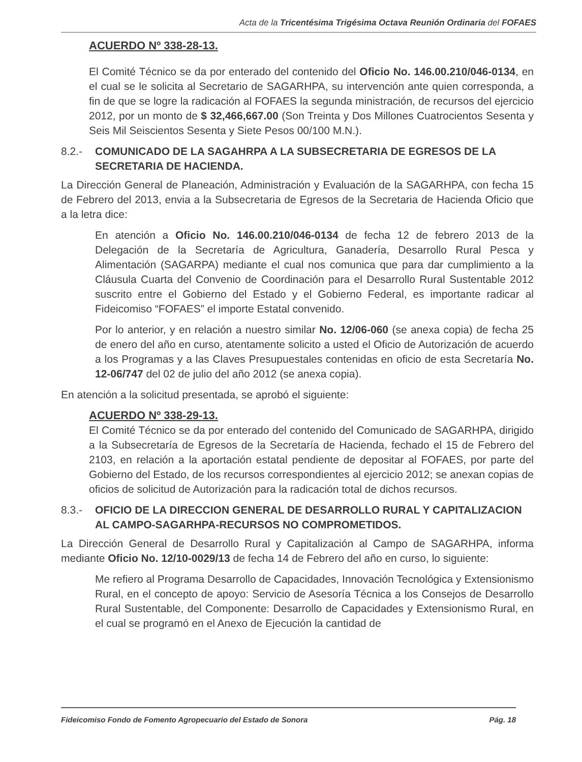Acta de la Tricentésima Trigésima Octava Reunión Ordinaria del FOFAES
ACUERDO Nº 338-28-13.
El Comité Técnico se da por enterado del contenido del Oficio No. 146.00.210/046-0134, en el cual se le solicita al Secretario de SAGARHPA, su intervención ante quien corresponda, a fin de que se logre la radicación al FOFAES la segunda ministración, de recursos del ejercicio 2012, por un monto de $ 32,466,667.00 (Son Treinta y Dos Millones Cuatrocientos Sesenta y Seis Mil Seiscientos Sesenta y Siete Pesos 00/100 M.N.).
8.2.- COMUNICADO DE LA SAGAHRPA A LA SUBSECRETARIA DE EGRESOS DE LA SECRETARIA DE HACIENDA.
La Dirección General de Planeación, Administración y Evaluación de la SAGARHPA, con fecha 15 de Febrero del 2013, envia a la Subsecretaria de Egresos de la Secretaria de Hacienda Oficio que a la letra dice:
En atención a Oficio No. 146.00.210/046-0134 de fecha 12 de febrero 2013 de la Delegación de la Secretaría de Agricultura, Ganadería, Desarrollo Rural Pesca y Alimentación (SAGARPA) mediante el cual nos comunica que para dar cumplimiento a la Cláusula Cuarta del Convenio de Coordinación para el Desarrollo Rural Sustentable 2012 suscrito entre el Gobierno del Estado y el Gobierno Federal, es importante radicar al Fideicomiso “FOFAES” el importe Estatal convenido.
Por lo anterior, y en relación a nuestro similar No. 12/06-060 (se anexa copia) de fecha 25 de enero del año en curso, atentamente solicito a usted el Oficio de Autorización de acuerdo a los Programas y a las Claves Presupuestales contenidas en oficio de esta Secretaría No. 12-06/747 del 02 de julio del año 2012 (se anexa copia).
En atención a la solicitud presentada, se aprobó el siguiente:
ACUERDO Nº 338-29-13.
El Comité Técnico se da por enterado del contenido del Comunicado de SAGARHPA, dirigido a la Subsecretaría de Egresos de la Secretaría de Hacienda, fechado el 15 de Febrero del 2103, en relación a la aportación estatal pendiente de depositar al FOFAES, por parte del Gobierno del Estado, de los recursos correspondientes al ejercicio 2012; se anexan copias de oficios de solicitud de Autorización para la radicación total de dichos recursos.
8.3.- OFICIO DE LA DIRECCION GENERAL DE DESARROLLO RURAL Y CAPITALIZACION AL CAMPO-SAGARHPA-RECURSOS NO COMPROMETIDOS.
La Dirección General de Desarrollo Rural y Capitalización al Campo de SAGARHPA, informa mediante Oficio No. 12/10-0029/13 de fecha 14 de Febrero del año en curso, lo siguiente:
Me refiero al Programa Desarrollo de Capacidades, Innovación Tecnológica y Extensionismo Rural, en el concepto de apoyo: Servicio de Asesoría Técnica a los Consejos de Desarrollo Rural Sustentable, del Componente: Desarrollo de Capacidades y Extensionismo Rural, en el cual se programó en el Anexo de Ejecución la cantidad de
Fideicomiso Fondo de Fomento Agropecuario del Estado de Sonora Pág. 18